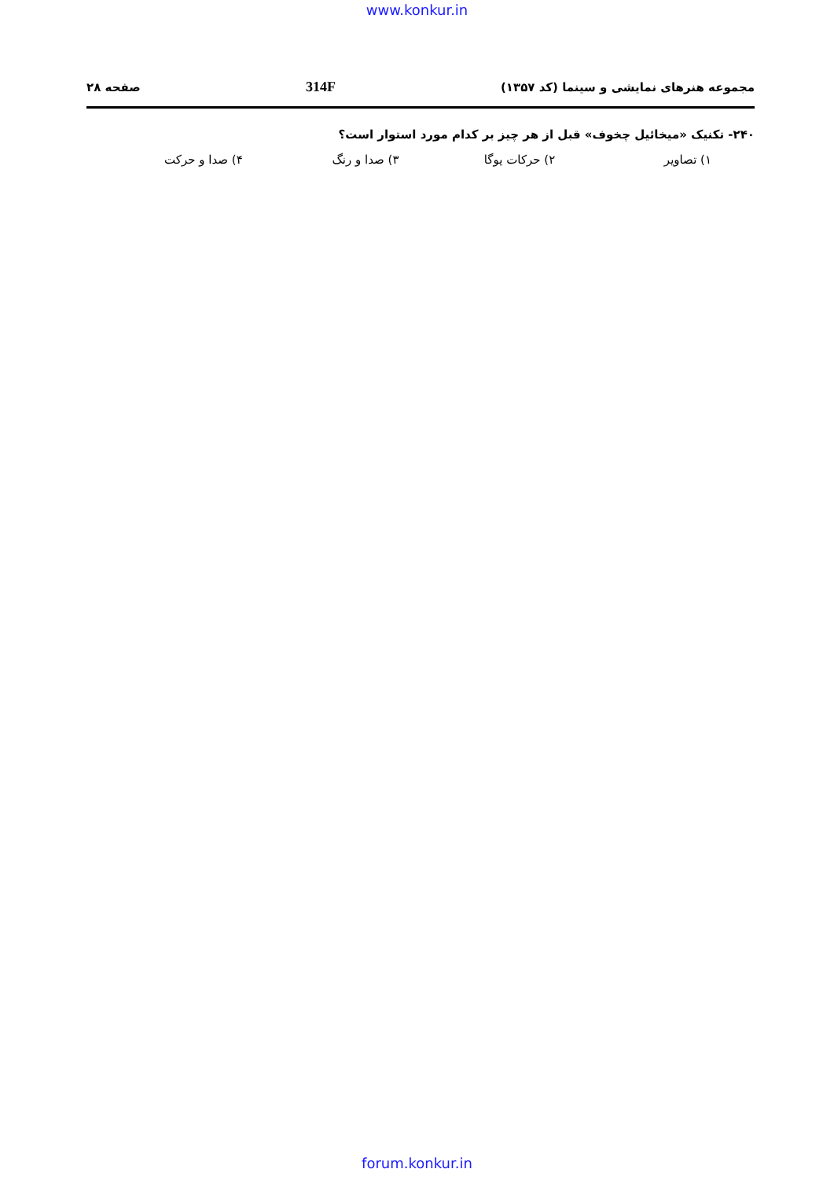www.konkur.in
مجموعه هنرهای نمایشی و سینما (کد ۱۳۵۷) 314F صفحه ۲۸
۲۴۰- تکنیک «میخائیل چخوف» قبل از هر چیز بر کدام مورد استوار است؟
۱) تصاویر ۲) حرکات یوگا ۳) صدا و رنگ ۴) صدا و حرکت
forum.konkur.in